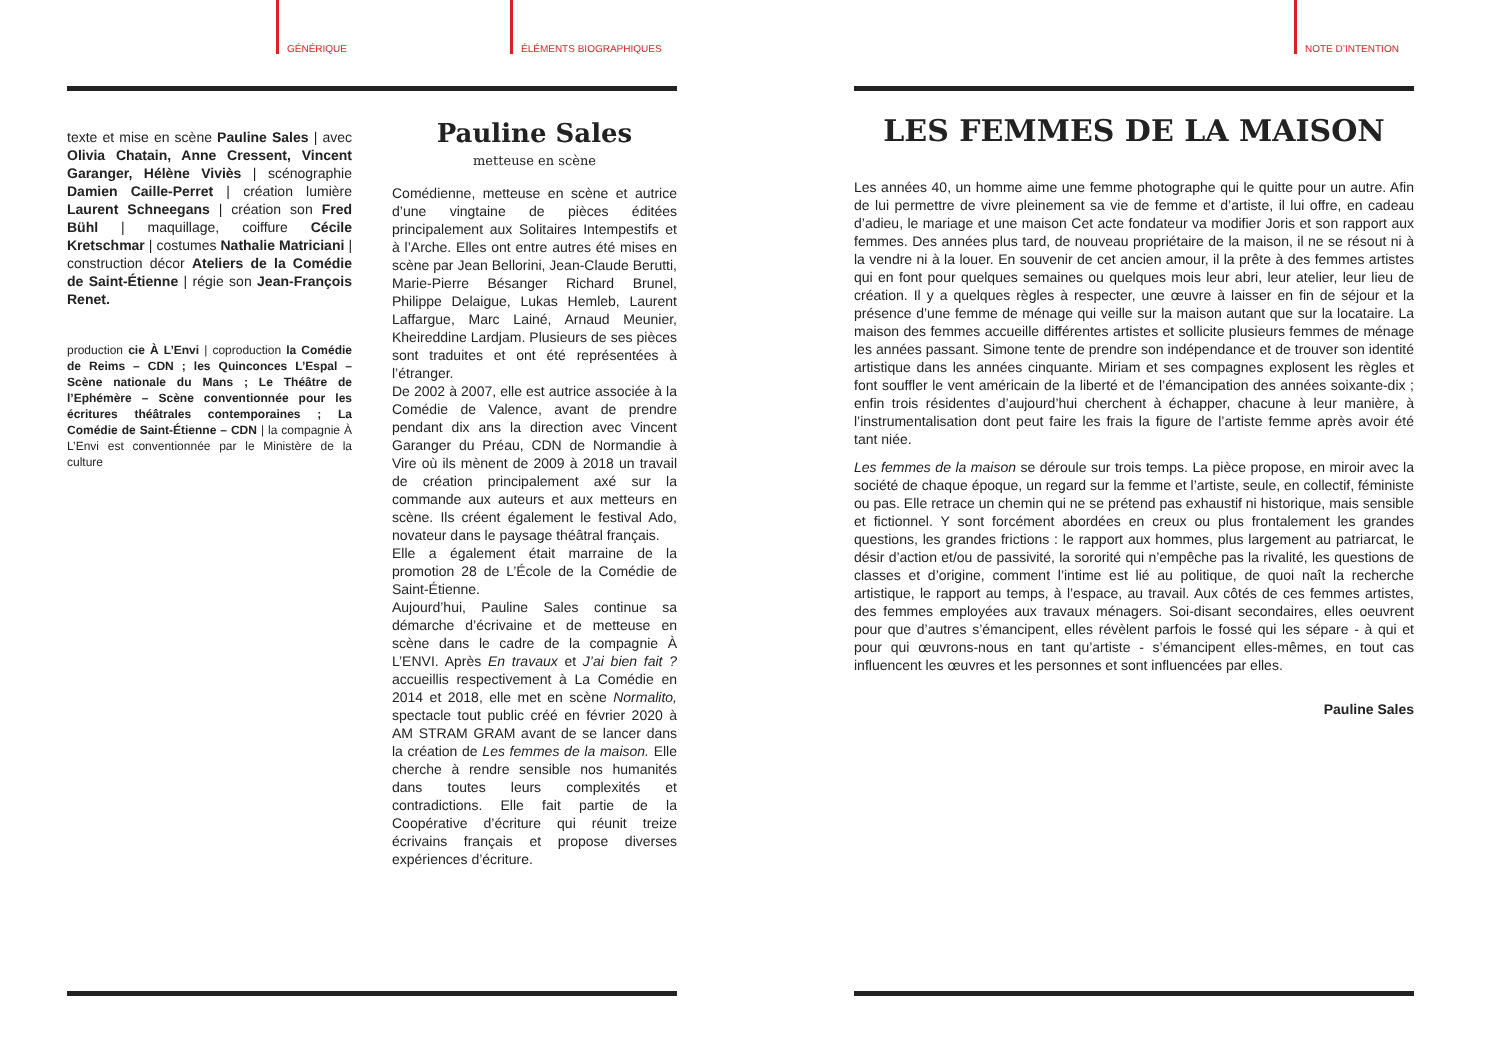GÉNÉRIQUE ÉLÉMENTS BIOGRAPHIQUES
texte et mise en scène Pauline Sales | avec Olivia Chatain, Anne Cressent, Vincent Garanger, Hélène Viviès | scénographie Damien Caille-Perret | création lumière Laurent Schneegans | création son Fred Bühl | maquillage, coiffure Cécile Kretschmar | costumes Nathalie Matriciani | construction décor Ateliers de la Comédie de Saint-Étienne | régie son Jean-François Renet.
production cie À L’Envi | coproduction la Comédie de Reims – CDN ; les Quinconces L’Espal – Scène nationale du Mans ; Le Théâtre de l’Ephémère – Scène conventionnée pour les écritures théâtrales contemporaines ; La Comédie de Saint-Étienne – CDN | la compagnie À L’Envi est conventionnée par le Ministère de la culture
Pauline Sales
metteuse en scène
Comédienne, metteuse en scène et autrice d’une vingtaine de pièces éditées principalement aux Solitaires Intempestifs et à l’Arche. Elles ont entre autres été mises en scène par Jean Bellorini, Jean-Claude Berutti, Marie-Pierre Bésanger Richard Brunel, Philippe Delaigue, Lukas Hemleb, Laurent Laffargue, Marc Lainé, Arnaud Meunier, Kheireddine Lardjam. Plusieurs de ses pièces sont traduites et ont été représentées à l’étranger.
De 2002 à 2007, elle est autrice associée à la Comédie de Valence, avant de prendre pendant dix ans la direction avec Vincent Garanger du Préau, CDN de Normandie à Vire où ils mènent de 2009 à 2018 un travail de création principalement axé sur la commande aux auteurs et aux metteurs en scène. Ils créent également le festival Ado, novateur dans le paysage théâtral français.
Elle a également était marraine de la promotion 28 de L’École de la Comédie de Saint-Étienne.
Aujourd’hui, Pauline Sales continue sa démarche d’écrivaine et de metteuse en scène dans le cadre de la compagnie À L’ENVI. Après En travaux et J’ai bien fait ? accueillis respectivement à La Comédie en 2014 et 2018, elle met en scène Normalito, spectacle tout public créé en février 2020 à AM STRAM GRAM avant de se lancer dans la création de Les femmes de la maison. Elle cherche à rendre sensible nos humanités dans toutes leurs complexités et contradictions. Elle fait partie de la Coopérative d’écriture qui réunit treize écrivains français et propose diverses expériences d’écriture.
NOTE D’INTENTION
LES FEMMES DE LA MAISON
Les années 40, un homme aime une femme photographe qui le quitte pour un autre. Afin de lui permettre de vivre pleinement sa vie de femme et d’artiste, il lui offre, en cadeau d’adieu, le mariage et une maison Cet acte fondateur va modifier Joris et son rapport aux femmes. Des années plus tard, de nouveau propriétaire de la maison, il ne se résout ni à la vendre ni à la louer. En souvenir de cet ancien amour, il la prête à des femmes artistes qui en font pour quelques semaines ou quelques mois leur abri, leur atelier, leur lieu de création. Il y a quelques règles à respecter, une œuvre à laisser en fin de séjour et la présence d’une femme de ménage qui veille sur la maison autant que sur la locataire. La maison des femmes accueille différentes artistes et sollicite plusieurs femmes de ménage les années passant. Simone tente de prendre son indépendance et de trouver son identité artistique dans les années cinquante. Miriam et ses compagnes explosent les règles et font souffler le vent américain de la liberté et de l’émancipation des années soixante-dix ; enfin trois résidentes d’aujourd’hui cherchent à échapper, chacune à leur manière, à l’instrumentalisation dont peut faire les frais la figure de l’artiste femme après avoir été tant niée.
Les femmes de la maison se déroule sur trois temps. La pièce propose, en miroir avec la société de chaque époque, un regard sur la femme et l’artiste, seule, en collectif, féministe ou pas. Elle retrace un chemin qui ne se prétend pas exhaustif ni historique, mais sensible et fictionnel. Y sont forcément abordées en creux ou plus frontalement les grandes questions, les grandes frictions : le rapport aux hommes, plus largement au patriarcat, le désir d’action et/ou de passivité, la sororité qui n’empêche pas la rivalité, les questions de classes et d’origine, comment l’intime est lié au politique, de quoi naît la recherche artistique, le rapport au temps, à l’espace, au travail. Aux côtés de ces femmes artistes, des femmes employées aux travaux ménagers. Soi-disant secondaires, elles oeuvrent pour que d’autres s’émancipent, elles révèlent parfois le fossé qui les sépare - à qui et pour qui œuvrons-nous en tant qu’artiste - s’émancipent elles-mêmes, en tout cas influencent les œuvres et les personnes et sont influencées par elles.
Pauline Sales